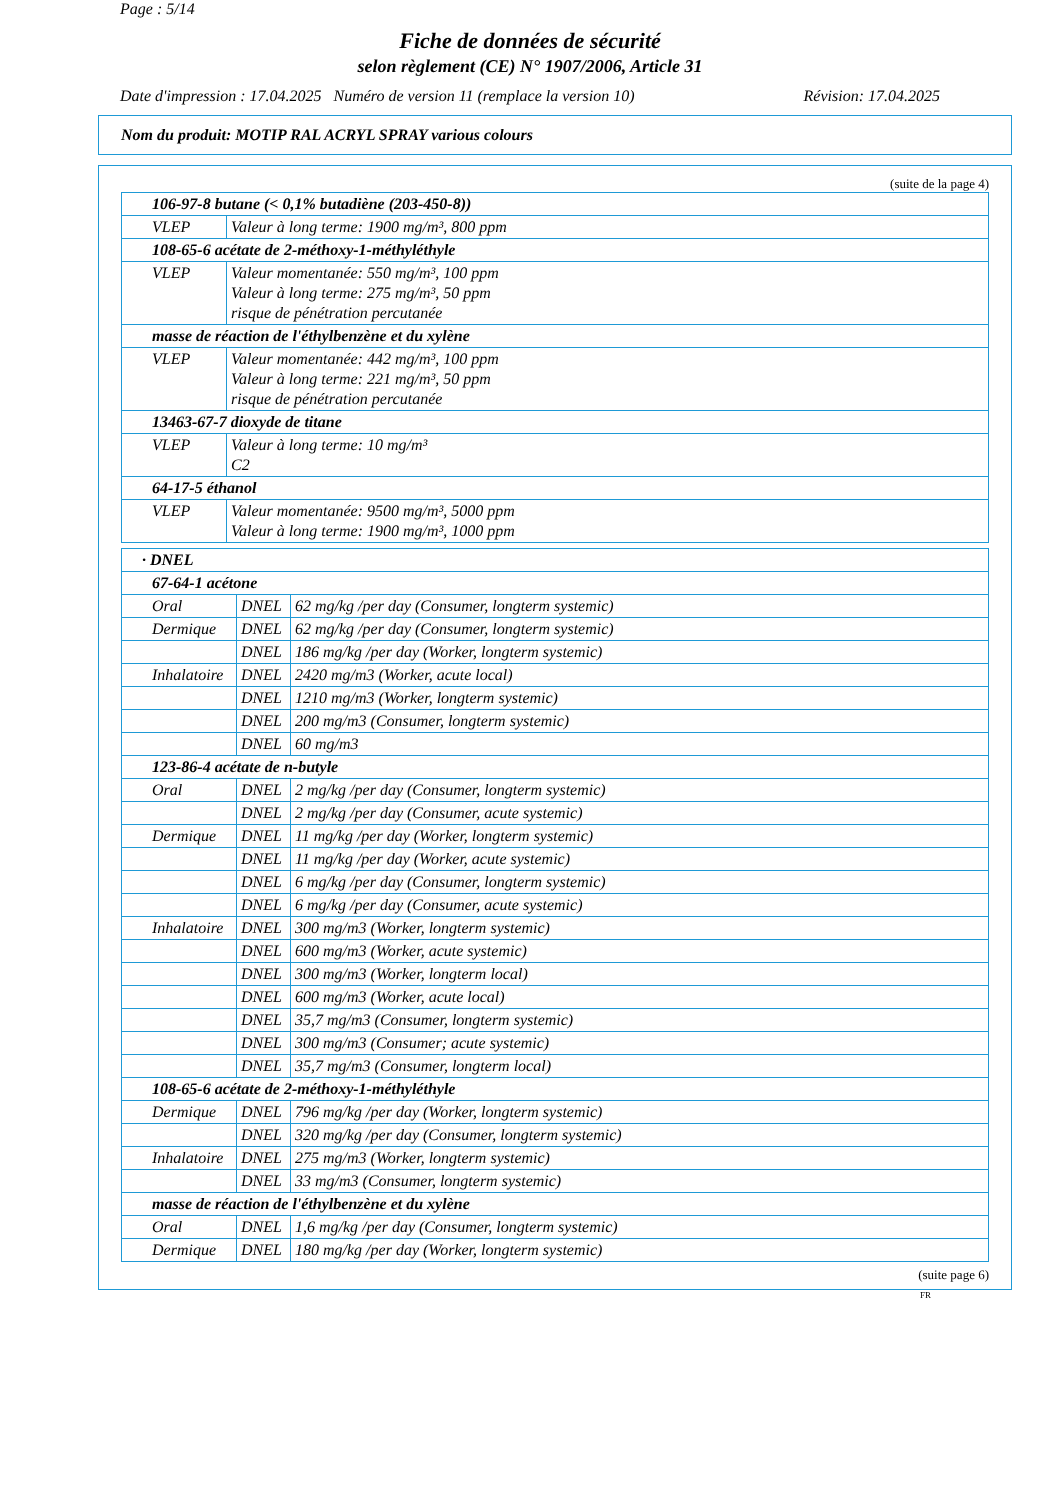Page : 5/14
Fiche de données de sécurité
selon règlement (CE) N° 1907/2006, Article 31
Date d'impression : 17.04.2025 Numéro de version 11 (remplace la version 10) Révision: 17.04.2025
Nom du produit: MOTIP RAL ACRYL SPRAY various colours
(suite de la page 4)
| 106-97-8 butane (< 0,1% butadiène (203-450-8)) | |
| VLEP | Valeur à long terme: 1900 mg/m³, 800 ppm |
| 108-65-6 acétate de 2-méthoxy-1-méthyléthyle | |
| VLEP | Valeur momentanée: 550 mg/m³, 100 ppm Valeur à long terme: 275 mg/m³, 50 ppm risque de pénétration percutanée |
| masse de réaction de l'éthylbenzène et du xylène | |
| VLEP | Valeur momentanée: 442 mg/m³, 100 ppm Valeur à long terme: 221 mg/m³, 50 ppm risque de pénétration percutanée |
| 13463-67-7 dioxyde de titane | |
| VLEP | Valeur à long terme: 10 mg/m³ C2 |
| 64-17-5 éthanol | |
| VLEP | Valeur momentanée: 9500 mg/m³, 5000 ppm Valeur à long terme: 1900 mg/m³, 1000 ppm |
| · DNEL | | |
| 67-64-1 acétone | | |
| Oral | DNEL | 62 mg/kg /per day (Consumer, longterm systemic) |
| Dermique | DNEL | 62 mg/kg /per day (Consumer, longterm systemic) |
| | DNEL | 186 mg/kg /per day (Worker, longterm systemic) |
| Inhalatoire | DNEL | 2420 mg/m3 (Worker, acute local) |
| | DNEL | 1210 mg/m3 (Worker, longterm systemic) |
| | DNEL | 200 mg/m3 (Consumer, longterm systemic) |
| | DNEL | 60 mg/m3 |
| 123-86-4 acétate de n-butyle | | |
| Oral | DNEL | 2 mg/kg /per day (Consumer, longterm systemic) |
| | DNEL | 2 mg/kg /per day (Consumer, acute systemic) |
| Dermique | DNEL | 11 mg/kg /per day (Worker, longterm systemic) |
| | DNEL | 11 mg/kg /per day (Worker, acute systemic) |
| | DNEL | 6 mg/kg /per day (Consumer, longterm systemic) |
| | DNEL | 6 mg/kg /per day (Consumer, acute systemic) |
| Inhalatoire | DNEL | 300 mg/m3 (Worker, longterm systemic) |
| | DNEL | 600 mg/m3 (Worker, acute systemic) |
| | DNEL | 300 mg/m3 (Worker, longterm local) |
| | DNEL | 600 mg/m3 (Worker, acute local) |
| | DNEL | 35,7 mg/m3 (Consumer, longterm systemic) |
| | DNEL | 300 mg/m3 (Consumer; acute systemic) |
| | DNEL | 35,7 mg/m3 (Consumer, longterm local) |
| 108-65-6 acétate de 2-méthoxy-1-méthyléthyle | | |
| Dermique | DNEL | 796 mg/kg /per day (Worker, longterm systemic) |
| | DNEL | 320 mg/kg /per day (Consumer, longterm systemic) |
| Inhalatoire | DNEL | 275 mg/m3 (Worker, longterm systemic) |
| | DNEL | 33 mg/m3 (Consumer, longterm systemic) |
| masse de réaction de l'éthylbenzène et du xylène | | |
| Oral | DNEL | 1,6 mg/kg /per day (Consumer, longterm systemic) |
| Dermique | DNEL | 180 mg/kg /per day (Worker, longterm systemic) |
(suite page 6)
FR